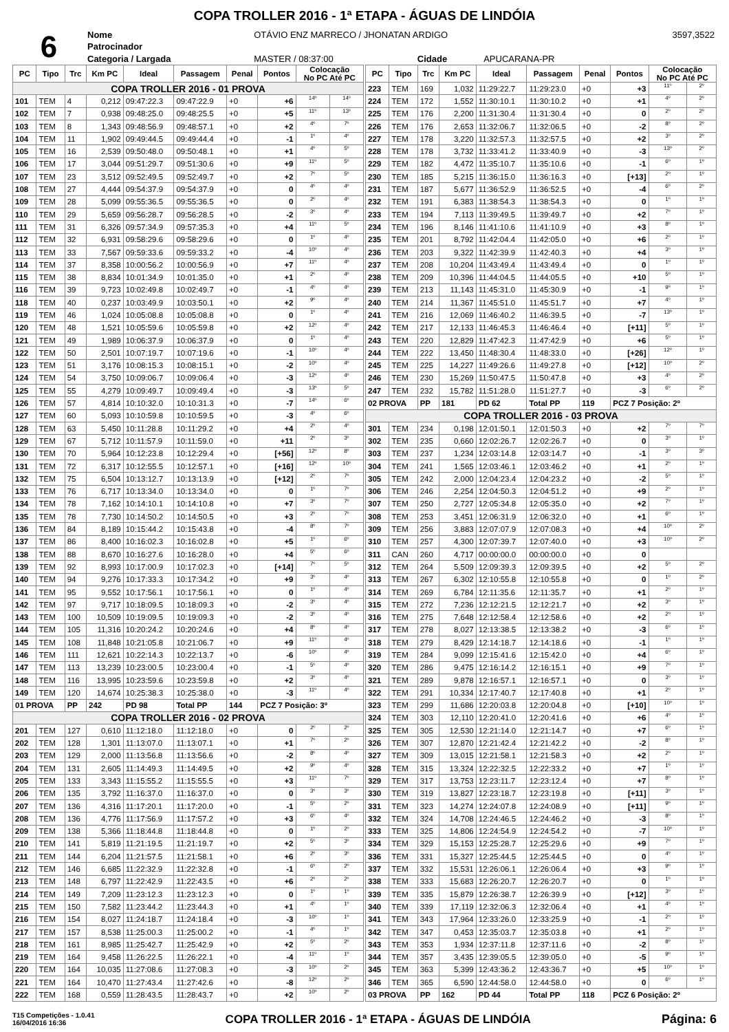COPA TROLLER 2016 - 1ª ETAPA - ÁGUAS DE LINDÓIA
| 6 | Nome | OTÁVIO ENZ MARRECO / JHONATAN ARDIGO | | | 3597,3522 |
| | Patrocinador | | | | |
| | Categoria / Largada | MASTER / 08:37:00 | Cidade | APUCARANA-PR | |
| PC | Tipo | Trc | Km PC | Ideal | Passagem | Penal | Pontos | Colocação No PC Até PC | |
| --- | --- | --- | --- | --- | --- | --- | --- | --- | --- |
| COPA TROLLER 2016 - 01 PROVA | | | | | | | | | |
| 101 | TEM | 4 | 0,212 | 09:47:22.3 | 09:47:22.9 | +0 | +6 | 14º | 14º |
| 102 | TEM | 7 | 0,938 | 09:48:25.0 | 09:48:25.5 | +0 | +5 | 11º | 13º |
| 103 | TEM | 8 | 1,343 | 09:48:56.9 | 09:48:57.1 | +0 | +2 | 4º | 7º |
| 104 | TEM | 11 | 1,902 | 09:49:44.5 | 09:49:44.4 | +0 | -1 | 1º | 4º |
| 105 | TEM | 16 | 2,539 | 09:50:48.0 | 09:50:48.1 | +0 | +1 | 4º | 5º |
| 106 | TEM | 17 | 3,044 | 09:51:29.7 | 09:51:30.6 | +0 | +9 | 11º | 5º |
| 107 | TEM | 23 | 3,512 | 09:52:49.5 | 09:52:49.7 | +0 | +2 | 7º | 5º |
| 108 | TEM | 27 | 4,444 | 09:54:37.9 | 09:54:37.9 | +0 | 0 | 4º | 4º |
| 109 | TEM | 28 | 5,099 | 09:55:36.5 | 09:55:36.5 | +0 | 0 | 2º | 4º |
| 110 | TEM | 29 | 5,659 | 09:56:28.7 | 09:56:28.5 | +0 | -2 | 3º | 4º |
| 111 | TEM | 31 | 6,326 | 09:57:34.9 | 09:57:35.3 | +0 | +4 | 11º | 5º |
| 112 | TEM | 32 | 6,931 | 09:58:29.6 | 09:58:29.6 | +0 | 0 | 1º | 4º |
| 113 | TEM | 33 | 7,567 | 09:59:33.6 | 09:59:33.2 | +0 | -4 | 10º | 4º |
| 114 | TEM | 37 | 8,358 | 10:00:56.2 | 10:00:56.9 | +0 | +7 | 11º | 4º |
| 115 | TEM | 38 | 8,834 | 10:01:34.9 | 10:01:35.0 | +0 | +1 | 2º | 4º |
| 116 | TEM | 39 | 9,723 | 10:02:49.8 | 10:02:49.7 | +0 | -1 | 4º | 4º |
| 118 | TEM | 40 | 0,237 | 10:03:49.9 | 10:03:50.1 | +0 | +2 | 9º | 4º |
| 119 | TEM | 46 | 1,024 | 10:05:08.8 | 10:05:08.8 | +0 | 0 | 1º | 4º |
| 120 | TEM | 48 | 1,521 | 10:05:59.6 | 10:05:59.8 | +0 | +2 | 12º | 4º |
| 121 | TEM | 49 | 1,989 | 10:06:37.9 | 10:06:37.9 | +0 | 0 | 1º | 4º |
| 122 | TEM | 50 | 2,501 | 10:07:19.7 | 10:07:19.6 | +0 | -1 | 10º | 4º |
| 123 | TEM | 51 | 3,176 | 10:08:15.3 | 10:08:15.1 | +0 | -2 | 10º | 4º |
| 124 | TEM | 54 | 3,750 | 10:09:06.7 | 10:09:06.4 | +0 | -3 | 12º | 4º |
| 125 | TEM | 55 | 4,279 | 10:09:49.7 | 10:09:49.4 | +0 | -3 | 13º | 5º |
| 126 | TEM | 57 | 4,814 | 10:10:32.0 | 10:10:31.3 | +0 | -7 | 14º | 6º |
| 127 | TEM | 60 | 5,093 | 10:10:59.8 | 10:10:59.5 | +0 | -3 | 4º | 6º |
| 128 | TEM | 63 | 5,450 | 10:11:28.8 | 10:11:29.2 | +0 | +4 | 2º | 4º |
| 129 | TEM | 67 | 5,712 | 10:11:57.9 | 10:11:59.0 | +0 | +11 | 2º | 3º |
| 130 | TEM | 70 | 5,964 | 10:12:23.8 | 10:12:29.4 | +0 | [+56] | 12º | 8º |
| 131 | TEM | 72 | 6,317 | 10:12:55.5 | 10:12:57.1 | +0 | [+16] | 12º | 10º |
| 132 | TEM | 75 | 6,504 | 10:13:12.7 | 10:13:13.9 | +0 | [+12] | 2º | 7º |
| 133 | TEM | 76 | 6,717 | 10:13:34.0 | 10:13:34.0 | +0 | 0 | 1º | 7º |
| 134 | TEM | 78 | 7,162 | 10:14:10.1 | 10:14:10.8 | +0 | +7 | 3º | 7º |
| 135 | TEM | 78 | 7,730 | 10:14:50.2 | 10:14:50.5 | +0 | +3 | 2º | 7º |
| 136 | TEM | 84 | 8,189 | 10:15:44.2 | 10:15:43.8 | +0 | -4 | 8º | 7º |
| 137 | TEM | 86 | 8,400 | 10:16:02.3 | 10:16:02.8 | +0 | +5 | 1º | 6º |
| 138 | TEM | 88 | 8,670 | 10:16:27.6 | 10:16:28.0 | +0 | +4 | 5º | 6º |
| 139 | TEM | 92 | 8,993 | 10:17:00.9 | 10:17:02.3 | +0 | [+14] | 7º | 5º |
| 140 | TEM | 94 | 9,276 | 10:17:33.3 | 10:17:34.2 | +0 | +9 | 3º | 4º |
| 141 | TEM | 95 | 9,552 | 10:17:56.1 | 10:17:56.1 | +0 | 0 | 1º | 4º |
| 142 | TEM | 97 | 9,717 | 10:18:09.5 | 10:18:09.3 | +0 | -2 | 3º | 4º |
| 143 | TEM | 100 | 10,509 | 10:19:09.5 | 10:19:09.3 | +0 | -2 | 3º | 4º |
| 144 | TEM | 105 | 11,316 | 10:20:24.2 | 10:20:24.6 | +0 | +4 | 8º | 4º |
| 145 | TEM | 108 | 11,848 | 10:21:05.8 | 10:21:06.7 | +0 | +9 | 11º | 4º |
| 146 | TEM | 111 | 12,621 | 10:22:14.3 | 10:22:13.7 | +0 | -6 | 10º | 4º |
| 147 | TEM | 113 | 13,239 | 10:23:00.5 | 10:23:00.4 | +0 | -1 | 5º | 4º |
| 148 | TEM | 116 | 13,995 | 10:23:59.6 | 10:23:59.8 | +0 | +2 | 3º | 4º |
| 149 | TEM | 120 | 14,674 | 10:25:38.3 | 10:25:38.0 | +0 | -3 | 11º | 4º |
| 01 PROVA | | PP | 242 | PD 98 | Total PP | 144 | PCZ 7 Posição: 3º | | |
| COPA TROLLER 2016 - 02 PROVA | | | | | | | | | |
| 201 | TEM | 127 | 0,610 | 11:12:18.0 | 11:12:18.0 | +0 | 0 | 2º | 2º |
| 202 | TEM | 128 | 1,301 | 11:13:07.0 | 11:13:07.1 | +0 | +1 | 7º | 2º |
| 203 | TEM | 129 | 2,000 | 11:13:56.8 | 11:13:56.6 | +0 | -2 | 8º | 4º |
| 204 | TEM | 131 | 2,605 | 11:14:49.3 | 11:14:49.5 | +0 | +2 | 9º | 4º |
| 205 | TEM | 133 | 3,343 | 11:15:55.2 | 11:15:55.5 | +0 | +3 | 11º | 7º |
| 206 | TEM | 135 | 3,792 | 11:16:37.0 | 11:16:37.0 | +0 | 0 | 3º | 3º |
| 207 | TEM | 136 | 4,316 | 11:17:20.1 | 11:17:20.0 | +0 | -1 | 5º | 2º |
| 208 | TEM | 136 | 4,776 | 11:17:56.9 | 11:17:57.2 | +0 | +3 | 6º | 4º |
| 209 | TEM | 138 | 5,366 | 11:18:44.8 | 11:18:44.8 | +0 | 0 | 1º | 2º |
| 210 | TEM | 141 | 5,819 | 11:21:19.5 | 11:21:19.7 | +0 | +2 | 5º | 3º |
| 211 | TEM | 144 | 6,204 | 11:21:57.5 | 11:21:58.1 | +0 | +6 | 2º | 3º |
| 212 | TEM | 146 | 6,685 | 11:22:32.9 | 11:22:32.8 | +0 | -1 | 6º | 2º |
| 213 | TEM | 148 | 6,797 | 11:22:42.9 | 11:22:43.5 | +0 | +6 | 2º | 2º |
| 214 | TEM | 149 | 7,209 | 11:23:12.3 | 11:23:12.3 | +0 | 0 | 1º | 1º |
| 215 | TEM | 150 | 7,582 | 11:23:44.2 | 11:23:44.3 | +0 | +1 | 4º | 1º |
| 216 | TEM | 154 | 8,027 | 11:24:18.7 | 11:24:18.4 | +0 | -3 | 10º | 1º |
| 217 | TEM | 157 | 8,538 | 11:25:00.3 | 11:25:00.2 | +0 | -1 | 4º | 1º |
| 218 | TEM | 161 | 8,985 | 11:25:42.7 | 11:25:42.9 | +0 | +2 | 5º | 2º |
| 219 | TEM | 164 | 9,458 | 11:26:22.5 | 11:26:22.1 | +0 | -4 | 11º | 1º |
| 220 | TEM | 164 | 10,035 | 11:27:08.6 | 11:27:08.3 | +0 | -3 | 10º | 2º |
| 221 | TEM | 164 | 10,470 | 11:27:43.4 | 11:27:42.6 | +0 | -8 | 12º | 2º |
| 222 | TEM | 168 | 0,559 | 11:28:43.5 | 11:28:43.7 | +0 | +2 | 10º | 2º |
| PC | Tipo | Trc | Km PC | Ideal | Passagem | Penal | Pontos | Colocação No PC Até PC | |
| --- | --- | --- | --- | --- | --- | --- | --- | --- | --- |
| 223 | TEM | 169 | 1,032 | 11:29:22.7 | 11:29:23.0 | +0 | +3 | 11º | 2º |
| 224 | TEM | 172 | 1,552 | 11:30:10.1 | 11:30:10.2 | +0 | +1 | 4º | 2º |
| 225 | TEM | 176 | 2,200 | 11:31:30.4 | 11:31:30.4 | +0 | 0 | 2º | 2º |
| 226 | TEM | 176 | 2,653 | 11:32:06.7 | 11:32:06.5 | +0 | -2 | 8º | 2º |
| 227 | TEM | 178 | 3,220 | 11:32:57.3 | 11:32:57.5 | +0 | +2 | 3º | 2º |
| 228 | TEM | 178 | 3,732 | 11:33:41.2 | 11:33:40.9 | +0 | -3 | 13º | 2º |
| 229 | TEM | 182 | 4,472 | 11:35:10.7 | 11:35:10.6 | +0 | -1 | 6º | 1º |
| 230 | TEM | 185 | 5,215 | 11:36:15.0 | 11:36:16.3 | +0 | [+13] | 2º | 1º |
| 231 | TEM | 187 | 5,677 | 11:36:52.9 | 11:36:52.5 | +0 | -4 | 6º | 2º |
| 232 | TEM | 191 | 6,383 | 11:38:54.3 | 11:38:54.3 | +0 | 0 | 1º | 1º |
| 233 | TEM | 194 | 7,113 | 11:39:49.5 | 11:39:49.7 | +0 | +2 | 7º | 1º |
| 234 | TEM | 196 | 8,146 | 11:41:10.6 | 11:41:10.9 | +0 | +3 | 8º | 1º |
| 235 | TEM | 201 | 8,792 | 11:42:04.4 | 11:42:05.0 | +0 | +6 | 2º | 1º |
| 236 | TEM | 203 | 9,322 | 11:42:39.9 | 11:42:40.3 | +0 | +4 | 3º | 1º |
| 237 | TEM | 208 | 10,204 | 11:43:49.4 | 11:43:49.4 | +0 | 0 | 1º | 1º |
| 238 | TEM | 209 | 10,396 | 11:44:04.5 | 11:44:05.5 | +0 | +10 | 5º | 1º |
| 239 | TEM | 213 | 11,143 | 11:45:31.0 | 11:45:30.9 | +0 | -1 | 9º | 1º |
| 240 | TEM | 214 | 11,367 | 11:45:51.0 | 11:45:51.7 | +0 | +7 | 4º | 1º |
| 241 | TEM | 216 | 12,069 | 11:46:40.2 | 11:46:39.5 | +0 | -7 | 13º | 1º |
| 242 | TEM | 217 | 12,133 | 11:46:45.3 | 11:46:46.4 | +0 | [+11] | 5º | 1º |
| 243 | TEM | 220 | 12,829 | 11:47:42.3 | 11:47:42.9 | +0 | +6 | 5º | 1º |
| 244 | TEM | 222 | 13,450 | 11:48:30.4 | 11:48:33.0 | +0 | [+26] | 12º | 1º |
| 245 | TEM | 225 | 14,227 | 11:49:26.6 | 11:49:27.8 | +0 | [+12] | 10º | 2º |
| 246 | TEM | 230 | 15,269 | 11:50:47.5 | 11:50:47.8 | +0 | +3 | 4º | 2º |
| 247 | TEM | 232 | 15,782 | 11:51:28.0 | 11:51:27.7 | +0 | -3 | 6º | 2º |
| 02 PROVA | | PP | 181 | PD 62 | Total PP | 119 | PCZ 7 Posição: 2º | | |
| COPA TROLLER 2016 - 03 PROVA | | | | | | | | | |
| 301 | TEM | 234 | 0,198 | 12:01:50.1 | 12:01:50.3 | +0 | +2 | 7º | 7º |
| 302 | TEM | 235 | 0,660 | 12:02:26.7 | 12:02:26.7 | +0 | 0 | 3º | 1º |
| 303 | TEM | 237 | 1,234 | 12:03:14.8 | 12:03:14.7 | +0 | -1 | 3º | 3º |
| 304 | TEM | 241 | 1,565 | 12:03:46.1 | 12:03:46.2 | +0 | +1 | 2º | 1º |
| 305 | TEM | 242 | 2,000 | 12:04:23.4 | 12:04:23.2 | +0 | -2 | 5º | 1º |
| 306 | TEM | 246 | 2,254 | 12:04:50.3 | 12:04:51.2 | +0 | +9 | 2º | 1º |
| 307 | TEM | 250 | 2,727 | 12:05:34.8 | 12:05:35.0 | +0 | +2 | 7º | 1º |
| 308 | TEM | 253 | 3,451 | 12:06:31.9 | 12:06:32.0 | +0 | +1 | 6º | 1º |
| 309 | TEM | 256 | 3,883 | 12:07:07.9 | 12:07:08.3 | +0 | +4 | 10º | 2º |
| 310 | TEM | 257 | 4,300 | 12:07:39.7 | 12:07:40.0 | +0 | +3 | 10º | 2º |
| 311 | CAN | 260 | 4,717 | 00:00:00.0 | 00:00:00.0 | +0 | 0 | | |
| 312 | TEM | 264 | 5,509 | 12:09:39.3 | 12:09:39.5 | +0 | +2 | 5º | 2º |
| 313 | TEM | 267 | 6,302 | 12:10:55.8 | 12:10:55.8 | +0 | 0 | 1º | 2º |
| 314 | TEM | 269 | 6,784 | 12:11:35.6 | 12:11:35.7 | +0 | +1 | 2º | 1º |
| 315 | TEM | 272 | 7,236 | 12:12:21.5 | 12:12:21.7 | +0 | +2 | 3º | 1º |
| 316 | TEM | 275 | 7,648 | 12:12:58.4 | 12:12:58.6 | +0 | +2 | 2º | 1º |
| 317 | TEM | 278 | 8,027 | 12:13:38.5 | 12:13:38.2 | +0 | -3 | 6º | 1º |
| 318 | TEM | 279 | 8,429 | 12:14:18.7 | 12:14:18.6 | +0 | -1 | 1º | 1º |
| 319 | TEM | 284 | 9,099 | 12:15:41.6 | 12:15:42.0 | +0 | +4 | 6º | 1º |
| 320 | TEM | 286 | 9,475 | 12:16:14.2 | 12:16:15.1 | +0 | +9 | 7º | 1º |
| 321 | TEM | 289 | 9,878 | 12:16:57.1 | 12:16:57.1 | +0 | 0 | 3º | 1º |
| 322 | TEM | 291 | 10,334 | 12:17:40.7 | 12:17:40.8 | +0 | +1 | 2º | 1º |
| 323 | TEM | 299 | 11,686 | 12:20:03.8 | 12:20:04.8 | +0 | [+10] | 10º | 1º |
| 324 | TEM | 303 | 12,110 | 12:20:41.0 | 12:20:41.6 | +0 | +6 | 4º | 1º |
| 325 | TEM | 305 | 12,530 | 12:21:14.0 | 12:21:14.7 | +0 | +7 | 6º | 1º |
| 326 | TEM | 307 | 12,870 | 12:21:42.4 | 12:21:42.2 | +0 | -2 | 8º | 1º |
| 327 | TEM | 309 | 13,015 | 12:21:58.1 | 12:21:58.3 | +0 | +2 | 2º | 1º |
| 328 | TEM | 315 | 13,324 | 12:22:32.5 | 12:22:33.2 | +0 | +7 | 1º | 1º |
| 329 | TEM | 317 | 13,753 | 12:23:11.7 | 12:23:12.4 | +0 | +7 | 8º | 1º |
| 330 | TEM | 319 | 13,827 | 12:23:18.7 | 12:23:19.8 | +0 | [+11] | 3º | 1º |
| 331 | TEM | 323 | 14,274 | 12:24:07.8 | 12:24:08.9 | +0 | [+11] | 9º | 1º |
| 332 | TEM | 324 | 14,708 | 12:24:46.5 | 12:24:46.2 | +0 | -3 | 8º | 1º |
| 333 | TEM | 325 | 14,806 | 12:24:54.9 | 12:24:54.2 | +0 | -7 | 10º | 1º |
| 334 | TEM | 329 | 15,153 | 12:25:28.7 | 12:25:29.6 | +0 | +9 | 7º | 1º |
| 336 | TEM | 331 | 15,327 | 12:25:44.5 | 12:25:44.5 | +0 | 0 | 4º | 1º |
| 337 | TEM | 332 | 15,531 | 12:26:06.1 | 12:26:06.4 | +0 | +3 | 9º | 1º |
| 338 | TEM | 333 | 15,683 | 12:26:20.7 | 12:26:20.7 | +0 | 0 | 1º | 1º |
| 339 | TEM | 335 | 15,879 | 12:26:38.7 | 12:26:39.9 | +0 | [+12] | 3º | 1º |
| 340 | TEM | 339 | 17,119 | 12:32:06.3 | 12:32:06.4 | +0 | +1 | 4º | 1º |
| 341 | TEM | 343 | 17,964 | 12:33:26.0 | 12:33:25.9 | +0 | -1 | 2º | 1º |
| 342 | TEM | 347 | 0,453 | 12:35:03.7 | 12:35:03.8 | +0 | +1 | 2º | 1º |
| 343 | TEM | 353 | 1,934 | 12:37:11.8 | 12:37:11.6 | +0 | -2 | 8º | 1º |
| 344 | TEM | 357 | 3,435 | 12:39:05.5 | 12:39:05.0 | +0 | -5 | 9º | 1º |
| 345 | TEM | 363 | 5,399 | 12:43:36.2 | 12:43:36.7 | +0 | +5 | 10º | 1º |
| 346 | TEM | 365 | 6,590 | 12:44:58.0 | 12:44:58.0 | +0 | 0 | 6º | 1º |
| 03 PROVA | | PP | 162 | PD 44 | Total PP | 118 | PCZ 6 Posição: 2º | | |
T15 Competições - 1.0.41
16/04/2016 16:36
COPA TROLLER 2016 - 1ª ETAPA - ÁGUAS DE LINDÓIA
Página: 6